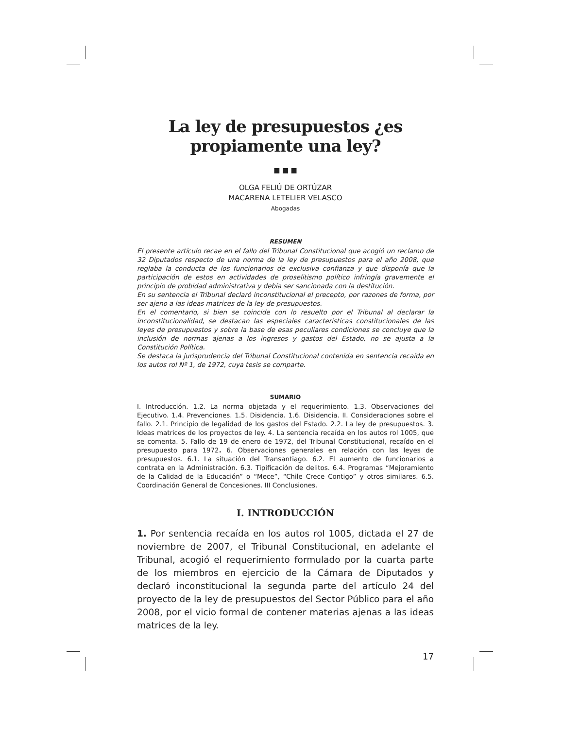La ley de presupuestos ¿es propiamente una ley?
■ ■ ■
OLGA FELIÚ DE ORTÚZAR
MACARENA LETELIER VELASCO
Abogadas
RESUMEN
El presente artículo recae en el fallo del Tribunal Constitucional que acogió un reclamo de 32 Diputados respecto de una norma de la ley de presupuestos para el año 2008, que reglaba la conducta de los funcionarios de exclusiva confianza y que disponía que la participación de estos en actividades de proselitismo político infringía gravemente el principio de probidad administrativa y debía ser sancionada con la destitución.
En su sentencia el Tribunal declaró inconstitucional el precepto, por razones de forma, por ser ajeno a las ideas matrices de la ley de presupuestos.
En el comentario, si bien se coincide con lo resuelto por el Tribunal al declarar la inconstitucionalidad, se destacan las especiales características constitucionales de las leyes de presupuestos y sobre la base de esas peculiares condiciones se concluye que la inclusión de normas ajenas a los ingresos y gastos del Estado, no se ajusta a la Constitución Política.
Se destaca la jurisprudencia del Tribunal Constitucional contenida en sentencia recaída en los autos rol Nº 1, de 1972, cuya tesis se comparte.
SUMARIO
I. Introducción. 1.2. La norma objetada y el requerimiento. 1.3. Observaciones del Ejecutivo. 1.4. Prevenciones. 1.5. Disidencia. 1.6. Disidencia. II. Consideraciones sobre el fallo. 2.1. Principio de legalidad de los gastos del Estado. 2.2. La ley de presupuestos. 3. Ideas matrices de los proyectos de ley. 4. La sentencia recaída en los autos rol 1005, que se comenta. 5. Fallo de 19 de enero de 1972, del Tribunal Constitucional, recaído en el presupuesto para 1972. 6. Observaciones generales en relación con las leyes de presupuestos. 6.1. La situación del Transantiago. 6.2. El aumento de funcionarios a contrata en la Administración. 6.3. Tipificación de delitos. 6.4. Programas “Mejoramiento de la Calidad de la Educación” o “Mece”, “Chile Crece Contigo” y otros similares. 6.5. Coordinación General de Concesiones. III Conclusiones.
I. INTRODUCCIÓN
1. Por sentencia recaída en los autos rol 1005, dictada el 27 de noviembre de 2007, el Tribunal Constitucional, en adelante el Tribunal, acogió el requerimiento formulado por la cuarta parte de los miembros en ejercicio de la Cámara de Diputados y declaró inconstitucional la segunda parte del artículo 24 del proyecto de la ley de presupuestos del Sector Público para el año 2008, por el vicio formal de contener materias ajenas a las ideas matrices de la ley.
17